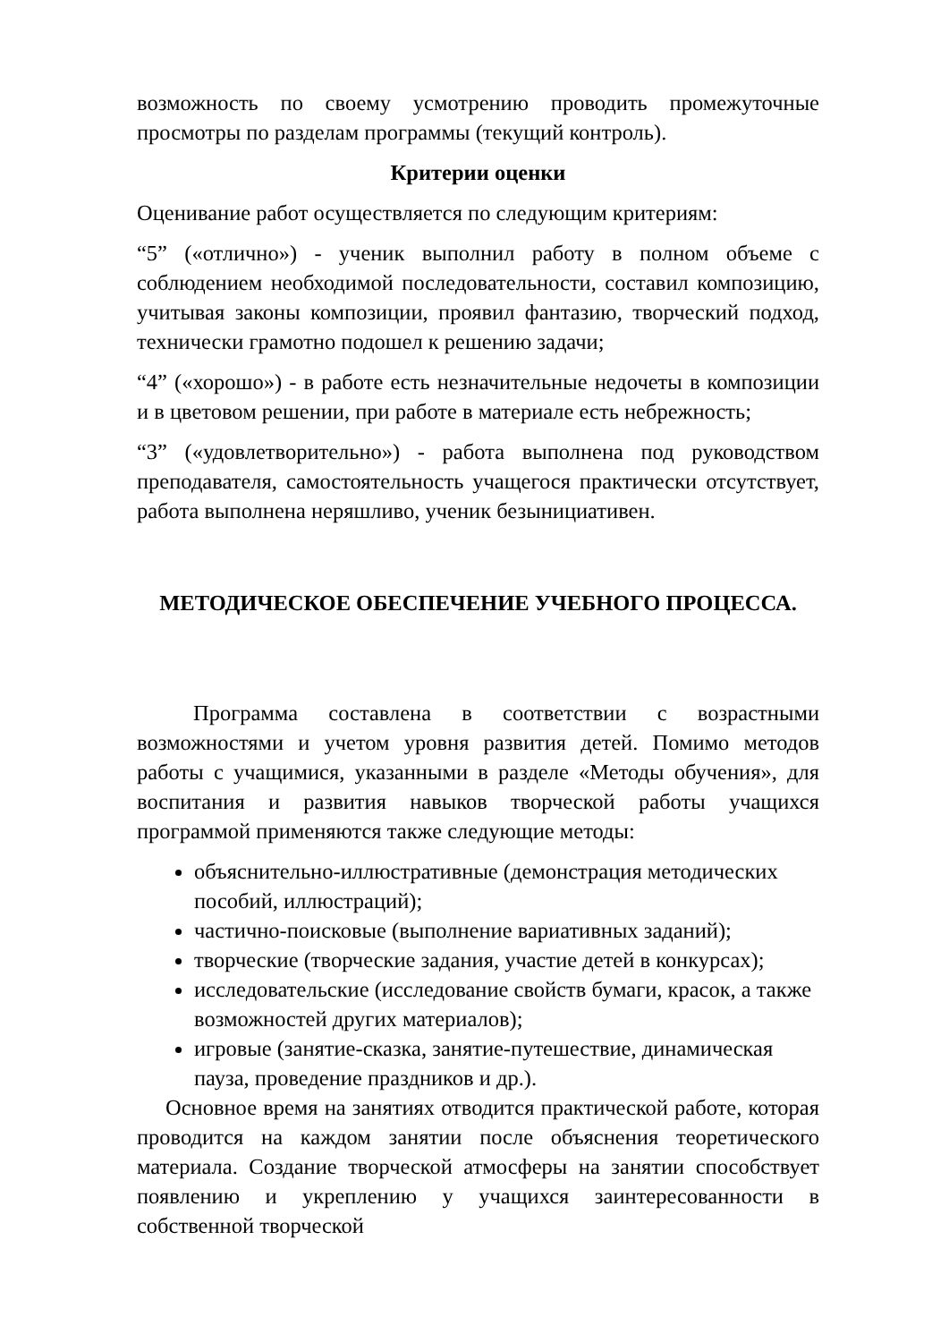возможность по своему усмотрению проводить промежуточные просмотры по разделам программы (текущий контроль).
Критерии оценки
Оценивание работ осуществляется по следующим критериям:
“5” («отлично») - ученик выполнил работу в полном объеме с соблюдением необходимой последовательности, составил композицию, учитывая законы композиции, проявил фантазию, творческий подход, технически грамотно подошел к решению задачи;
“4” («хорошо») - в работе есть незначительные недочеты в композиции и в цветовом решении, при работе в материале есть небрежность;
“3” («удовлетворительно») - работа выполнена под руководством преподавателя, самостоятельность учащегося практически отсутствует, работа выполнена неряшливо, ученик безынициативен.
МЕТОДИЧЕСКОЕ ОБЕСПЕЧЕНИЕ УЧЕБНОГО ПРОЦЕССА.
Программа составлена в соответствии с возрастными возможностями и учетом уровня развития детей. Помимо методов работы с учащимися, указанными в разделе «Методы обучения», для воспитания и развития навыков творческой работы учащихся программой применяются также следующие методы:
объяснительно-иллюстративные (демонстрация методических пособий, иллюстраций);
частично-поисковые (выполнение вариативных заданий);
творческие (творческие задания, участие детей в конкурсах);
исследовательские (исследование свойств бумаги, красок, а также возможностей других материалов);
игровые (занятие-сказка, занятие-путешествие, динамическая пауза, проведение праздников и др.).
Основное время на занятиях отводится практической работе, которая проводится на каждом занятии после объяснения теоретического материала. Создание творческой атмосферы на занятии способствует появлению и укреплению у учащихся заинтересованности в собственной творческой